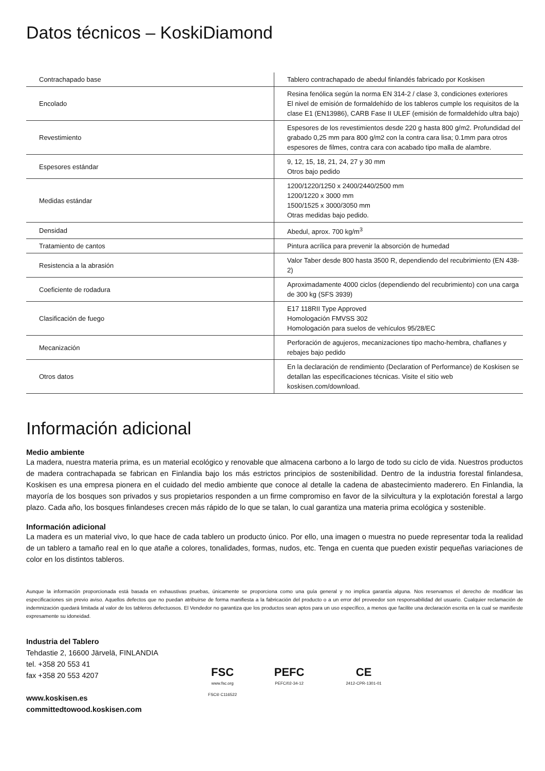Datos técnicos – KoskiDiamond
| Contrachapado base | Tablero contrachapado de abedul finlandés fabricado por Koskisen |
| Encolado | Resina fenólica según la norma EN 314-2 / clase 3, condiciones exteriores El nivel de emisión de formaldehído de los tableros cumple los requisitos de la clase E1 (EN13986), CARB Fase II ULEF (emisión de formaldehído ultra bajo) |
| Revestimiento | Espesores de los revestimientos desde 220 g hasta 800 g/m2. Profundidad del grabado 0,25 mm para 800 g/m2 con la contra cara lisa; 0.1mm para otros espesores de filmes, contra cara con acabado tipo malla de alambre. |
| Espesores estándar | 9, 12, 15, 18, 21, 24, 27 y 30 mm Otros bajo pedido |
| Medidas estándar | 1200/1220/1250 x 2400/2440/2500 mm 1200/1220 x 3000 mm 1500/1525 x 3000/3050 mm Otras medidas bajo pedido. |
| Densidad | Abedul, aprox. 700 kg/m<sup>3</sup> |
| Tratamiento de cantos | Pintura acrílica para prevenir la absorción de humedad |
| Resistencia a la abrasión | Valor Taber desde 800 hasta 3500 R, dependiendo del recubrimiento (EN 438-2) |
| Coeficiente de rodadura | Aproximadamente 4000 ciclos (dependiendo del recubrimiento) con una carga de 300 kg (SFS 3939) |
| Clasificación de fuego | E17 118RII Type Approved Homologación FMVSS 302 Homologación para suelos de vehículos 95/28/EC |
| Mecanización | Perforación de agujeros, mecanizaciones tipo macho-hembra, chaflanes y rebajes bajo pedido |
| Otros datos | En la declaración de rendimiento (Declaration of Performance) de Koskisen se detallan las especificaciones técnicas. Visite el sitio web koskisen.com/download. |
Información adicional
Medio ambiente
La madera, nuestra materia prima, es un material ecológico y renovable que almacena carbono a lo largo de todo su ciclo de vida. Nuestros productos de madera contrachapada se fabrican en Finlandia bajo los más estrictos principios de sostenibilidad. Dentro de la industria forestal finlandesa, Koskisen es una empresa pionera en el cuidado del medio ambiente que conoce al detalle la cadena de abastecimiento maderero. En Finlandia, la mayoría de los bosques son privados y sus propietarios responden a un firme compromiso en favor de la silvicultura y la explotación forestal a largo plazo. Cada año, los bosques finlandeses crecen más rápido de lo que se talan, lo cual garantiza una materia prima ecológica y sostenible.
Información adicional
La madera es un material vivo, lo que hace de cada tablero un producto único. Por ello, una imagen o muestra no puede representar toda la realidad de un tablero a tamaño real en lo que atañe a colores, tonalidades, formas, nudos, etc. Tenga en cuenta que pueden existir pequeñas variaciones de color en los distintos tableros.
Aunque la información proporcionada está basada en exhaustivas pruebas, únicamente se proporciona como una guía general y no implica garantía alguna. Nos reservamos el derecho de modificar las especificaciones sin previo aviso. Aquellos defectos que no puedan atribuirse de forma manifiesta a la fabricación del producto o a un error del proveedor son responsabilidad del usuario. Cualquier reclamación de indemnización quedará limitada al valor de los tableros defectuosos. El Vendedor no garantiza que los productos sean aptos para un uso específico, a menos que facilite una declaración escrita en la cual se manifieste expresamente su idoneidad.
Industria del Tablero
Tehdastie 2, 16600 Järvelä, FINLANDIA
tel. +358 20 553 41
fax +358 20 553 4207
www.koskisen.es
committedtowood.koskisen.com
FSC
www.fsc.org
FSC® C116522
PEFC
PEFC/02-34-12
CE
2412-CPR-1301-01